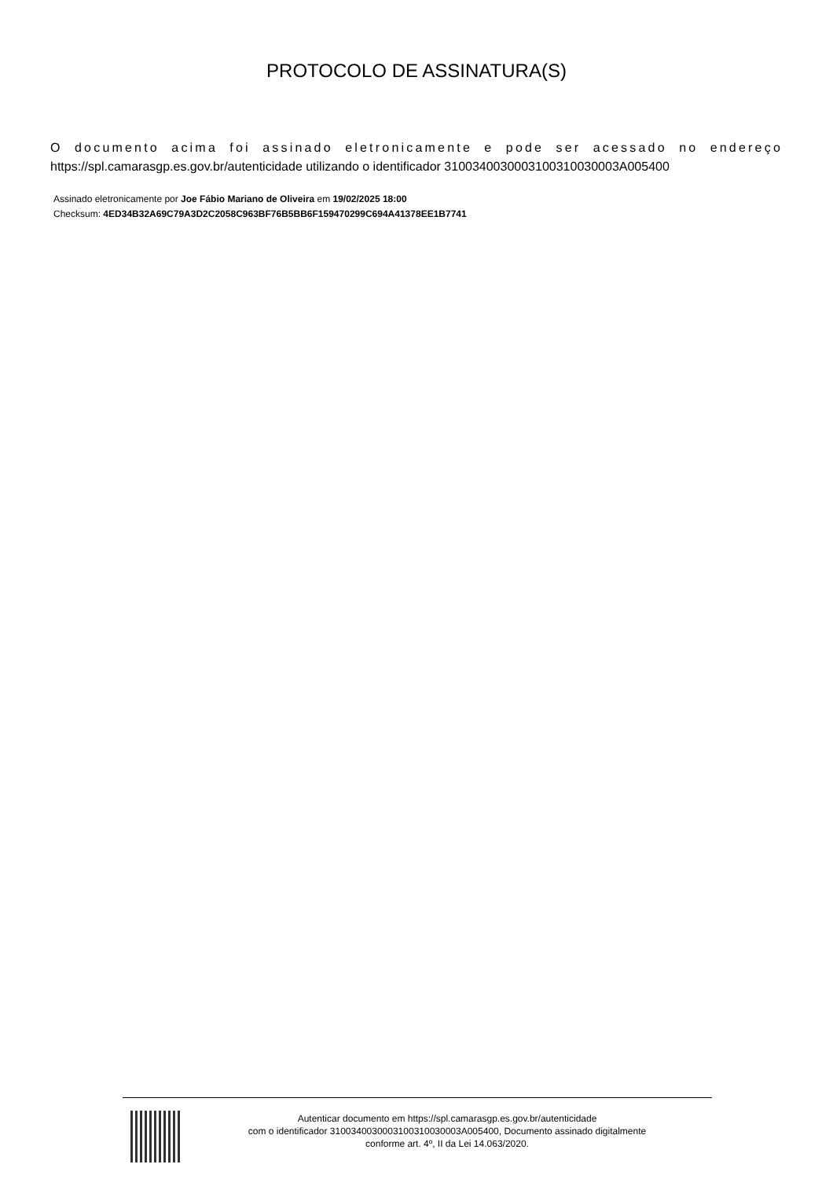PROTOCOLO DE ASSINATURA(S)
O documento acima foi assinado eletronicamente e pode ser acessado no endereço https://spl.camarasgp.es.gov.br/autenticidade utilizando o identificador 310034003000310031003000­3A005400
Assinado eletronicamente por Joe Fábio Mariano de Oliveira em 19/02/2025 18:00
Checksum: 4ED34B32A69C79A3D2C2058C963BF76B5BB6F159470299C694A41378EE1B7741
Autenticar documento em https://spl.camarasgp.es.gov.br/autenticidade
com o identificador 3100340030003100310030003A005400, Documento assinado digitalmente
conforme art. 4º, II da Lei 14.063/2020.